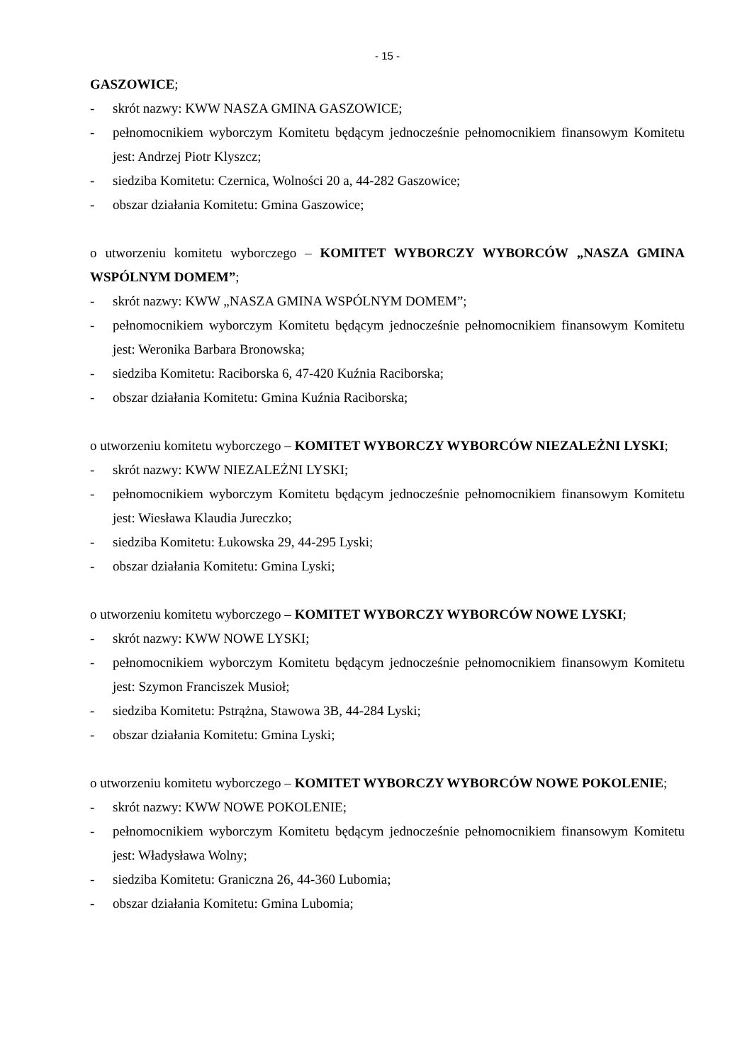- 15 -
GASZOWICE;
- skrót nazwy: KWW NASZA GMINA GASZOWICE;
- pełnomocnikiem wyborczym Komitetu będącym jednocześnie pełnomocnikiem finansowym Komitetu jest: Andrzej Piotr Klyszcz;
- siedziba Komitetu: Czernica, Wolności 20 a, 44-282 Gaszowice;
- obszar działania Komitetu: Gmina Gaszowice;
o utworzeniu komitetu wyborczego – KOMITET WYBORCZY WYBORCÓW „NASZA GMINA WSPÓLNYM DOMEM”;
- skrót nazwy: KWW „NASZA GMINA WSPÓLNYM DOMEM”;
- pełnomocnikiem wyborczym Komitetu będącym jednocześnie pełnomocnikiem finansowym Komitetu jest: Weronika Barbara Bronowska;
- siedziba Komitetu: Raciborska 6, 47-420 Kuźnia Raciborska;
- obszar działania Komitetu: Gmina Kuźnia Raciborska;
o utworzeniu komitetu wyborczego – KOMITET WYBORCZY WYBORCÓW NIEZALEŻNI LYSKI;
- skrót nazwy: KWW NIEZALEŻNI LYSKI;
- pełnomocnikiem wyborczym Komitetu będącym jednocześnie pełnomocnikiem finansowym Komitetu jest: Wiesława Klaudia Jureczko;
- siedziba Komitetu: Łukowska 29, 44-295 Lyski;
- obszar działania Komitetu: Gmina Lyski;
o utworzeniu komitetu wyborczego – KOMITET WYBORCZY WYBORCÓW NOWE LYSKI;
- skrót nazwy: KWW NOWE LYSKI;
- pełnomocnikiem wyborczym Komitetu będącym jednocześnie pełnomocnikiem finansowym Komitetu jest: Szymon Franciszek Musioł;
- siedziba Komitetu: Pstrążna, Stawowa 3B, 44-284 Lyski;
- obszar działania Komitetu: Gmina Lyski;
o utworzeniu komitetu wyborczego – KOMITET WYBORCZY WYBORCÓW NOWE POKOLENIE;
- skrót nazwy: KWW NOWE POKOLENIE;
- pełnomocnikiem wyborczym Komitetu będącym jednocześnie pełnomocnikiem finansowym Komitetu jest: Władysława Wolny;
- siedziba Komitetu: Graniczna 26, 44-360 Lubomia;
- obszar działania Komitetu: Gmina Lubomia;